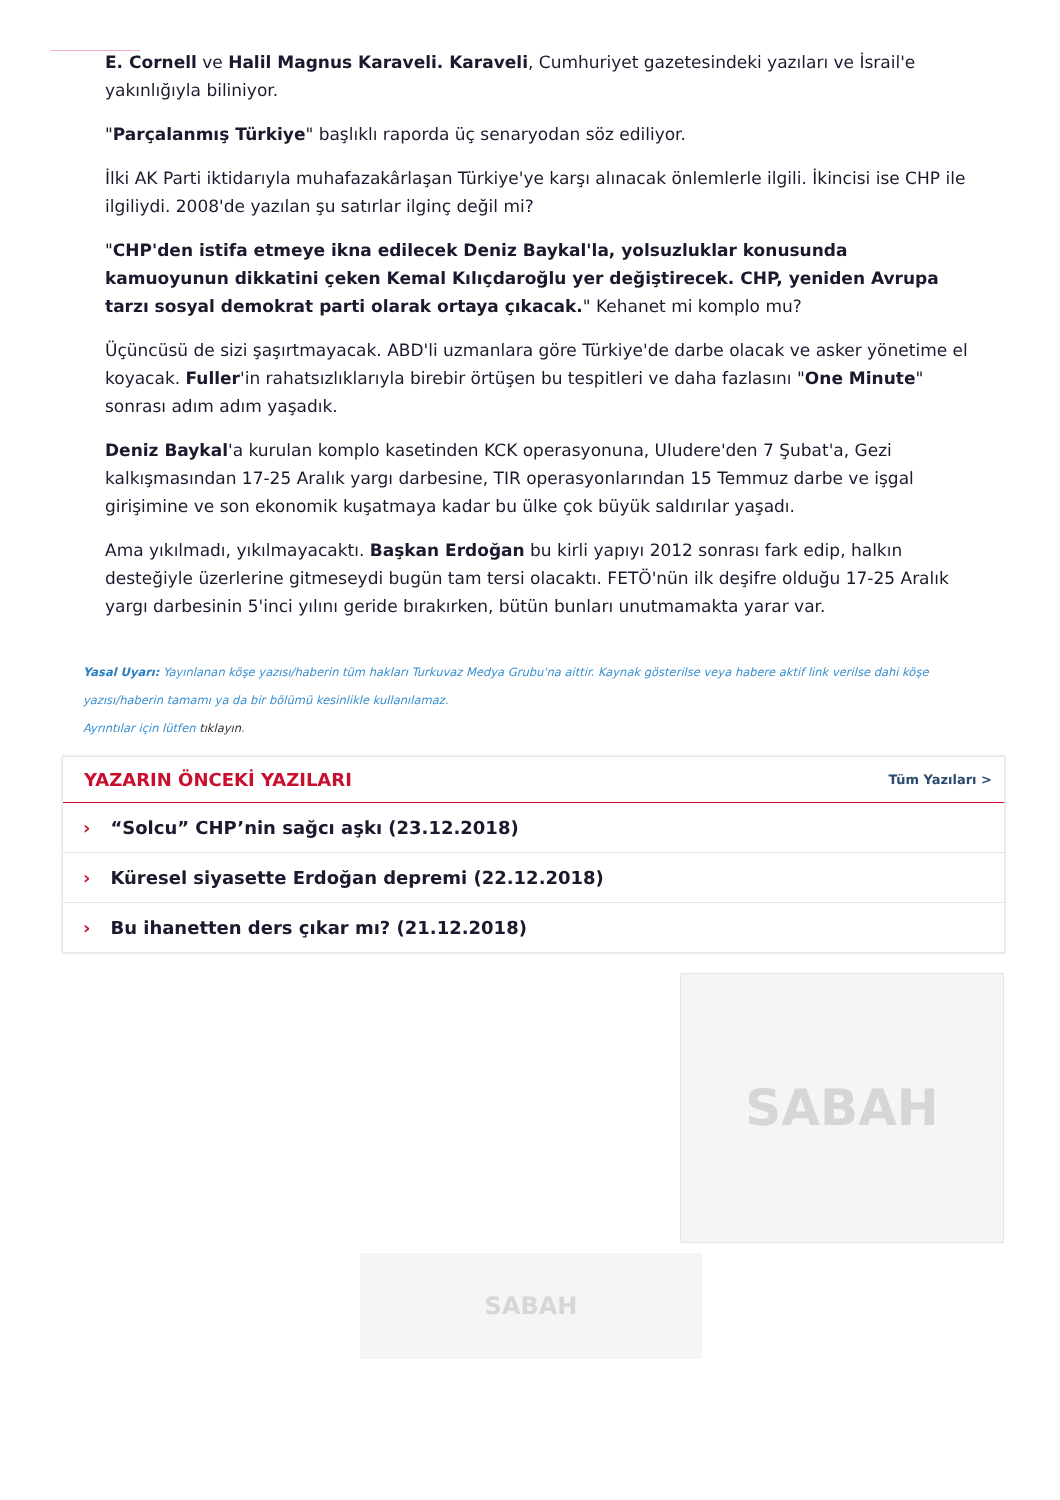E. Cornell ve Halil Magnus Karaveli. Karaveli, Cumhuriyet gazetesindeki yazıları ve İsrail'e yakınlığıyla biliniyor.
"Parçalanmış Türkiye" başlıklı raporda üç senaryodan söz ediliyor.
İlki AK Parti iktidarıyla muhafazakârlaşan Türkiye'ye karşı alınacak önlemlerle ilgili. İkincisi ise CHP ile ilgiliydi. 2008'de yazılan şu satırlar ilginç değil mi?
"CHP'den istifa etmeye ikna edilecek Deniz Baykal'la, yolsuzluklar konusunda kamuoyunun dikkatini çeken Kemal Kılıçdaroğlu yer değiştirecek. CHP, yeniden Avrupa tarzı sosyal demokrat parti olarak ortaya çıkacak." Kehanet mi komplo mu?
Üçüncüsü de sizi şaşırtmayacak. ABD'li uzmanlara göre Türkiye'de darbe olacak ve asker yönetime el koyacak. Fuller'in rahatsızlıklarıyla birebir örtüşen bu tespitleri ve daha fazlasını "One Minute" sonrası adım adım yaşadık.
Deniz Baykal'a kurulan komplo kasetinden KCK operasyonuna, Uludere'den 7 Şubat'a, Gezi kalkışmasından 17-25 Aralık yargı darbesine, TIR operasyonlarından 15 Temmuz darbe ve işgal girişimine ve son ekonomik kuşatmaya kadar bu ülke çok büyük saldırılar yaşadı.
Ama yıkılmadı, yıkılmayacaktı. Başkan Erdoğan bu kirli yapıyı 2012 sonrası fark edip, halkın desteğiyle üzerlerine gitmeseydi bugün tam tersi olacaktı. FETÖ'nün ilk deşifre olduğu 17-25 Aralık yargı darbesinin 5'inci yılını geride bırakırken, bütün bunları unutmamakta yarar var.
Yasal Uyarı: Yayınlanan köşe yazısı/haberin tüm hakları Turkuvaz Medya Grubu'na aittir. Kaynak gösterilse veya habere aktif link verilse dahi köşe yazısı/haberin tamamı ya da bir bölümü kesinlikle kullanılamaz.
Ayrıntılar için lütfen tıklayın.
YAZARIN ÖNCEKİ YAZILARI
Tüm Yazıları >
› “Solcu” CHP’nin sağcı aşkı (23.12.2018)
› Küresel siyasette Erdoğan depremi (22.12.2018)
› Bu ihanetten ders çıkar mı? (21.12.2018)
SABAH
SABAH